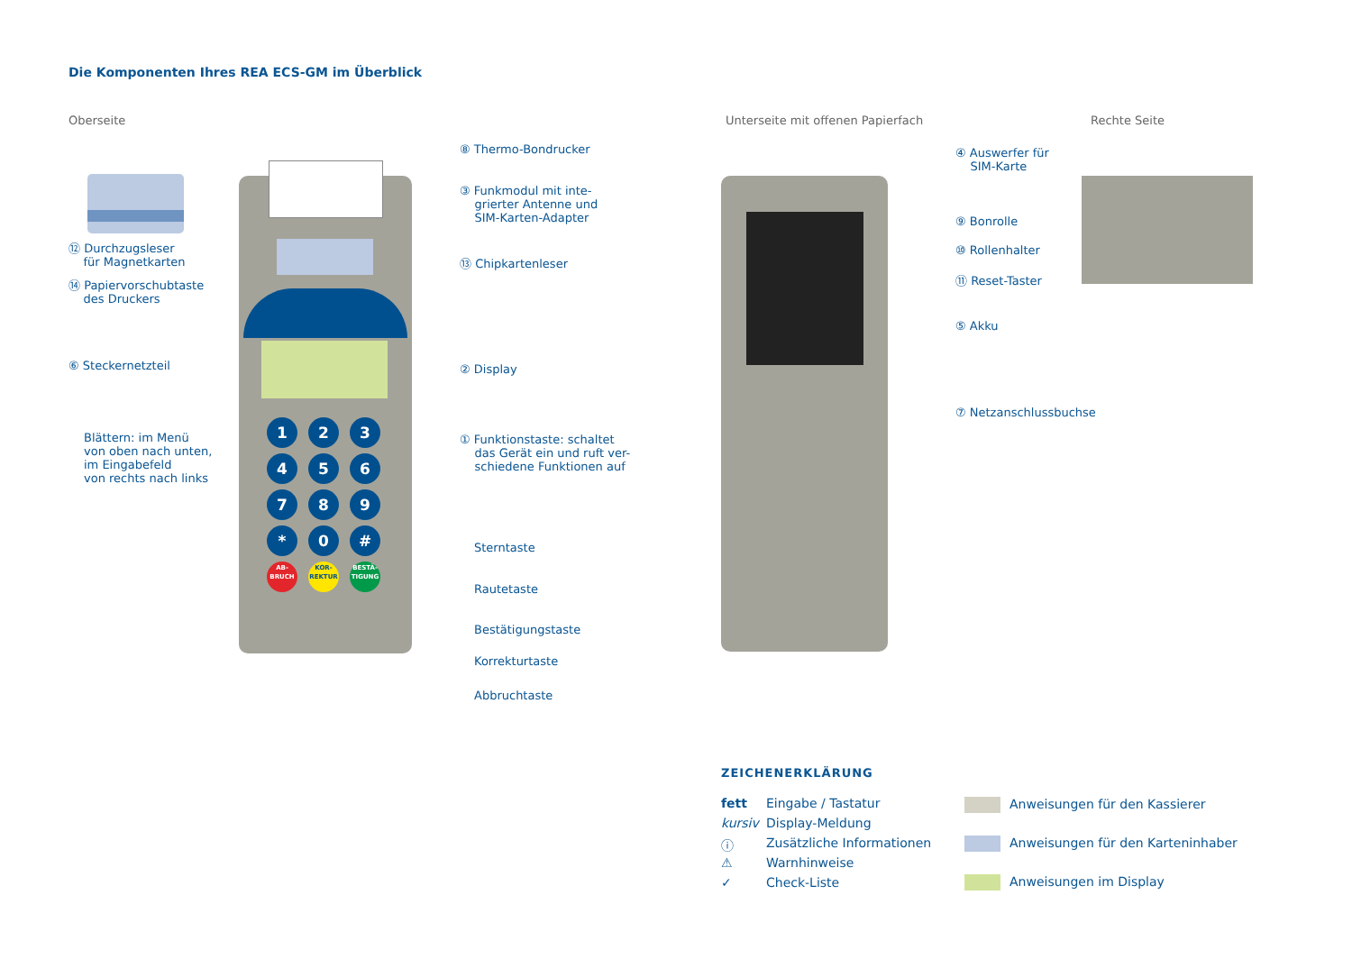Die Komponenten Ihres REA ECS-GM im Überblick
Oberseite
Unterseite mit offenen Papierfach
Rechte Seite
1 2 3 4 5 6 7 8 9 * 0 #
AB-
BRUCH
KOR-
REKTUR
BESTÄ-
TIGUNG
⑫ Durchzugsleser
für Magnetkarten
⑭ Papiervorschubtaste
des Druckers
⑥ Steckernetzteil
Blättern: im Menü
von oben nach unten,
im Eingabefeld
von rechts nach links
⑧ Thermo-Bondrucker
③ Funkmodul mit inte-
grierter Antenne und
SIM-Karten-Adapter
⑬ Chipkartenleser
② Display
① Funktionstaste: schaltet
das Gerät ein und ruft ver-
schiedene Funktionen auf
Sterntaste
Rautetaste
Bestätigungstaste
Korrekturtaste
Abbruchtaste
④ Auswerfer für
SIM-Karte
⑨ Bonrolle
⑩ Rollenhalter
⑪ Reset-Taster
⑤ Akku
⑦ Netzanschlussbuchse
ZEICHENERKLÄRUNG
fett Eingabe / Tastatur
kursiv Display-Meldung
ⓘ Zusätzliche Informationen
⚠ Warnhinweise
✓ Check-Liste
Anweisungen für den Kassierer
Anweisungen für den Karteninhaber
Anweisungen im Display